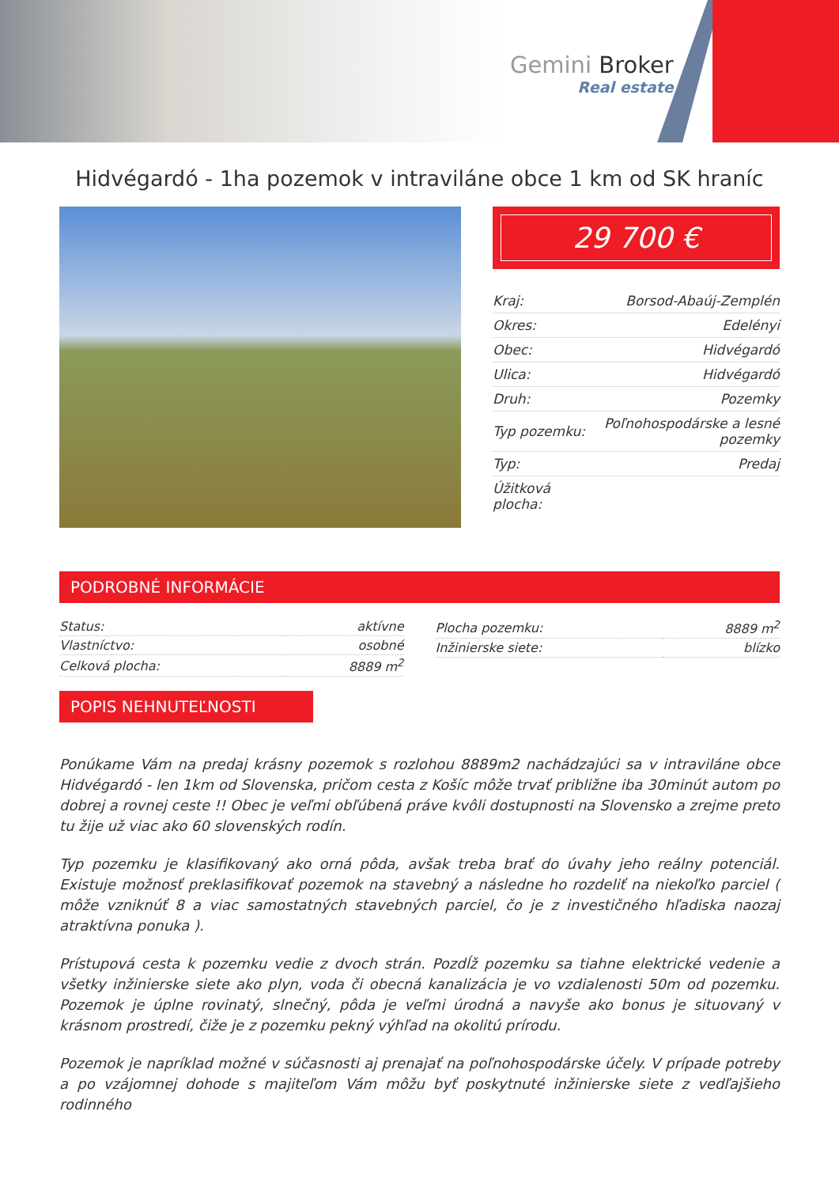Gemini Broker
Real estate
Hidvégardó - 1ha pozemok v intraviláne obce 1 km od SK hraníc
29 700 €
| Kraj: | Borsod-Abaúj-Zemplén |
| Okres: | Edelényi |
| Obec: | Hidvégardó |
| Ulica: | Hidvégardó |
| Druh: | Pozemky |
| Typ pozemku: | Poľnohospodárske a lesné pozemky |
| Typ: | Predaj |
| Úžitková plocha: | |
PODROBNÉ INFORMÁCIE
| Status: | aktívne |
| Vlastníctvo: | osobné |
| Celková plocha: | 8889 m<sup>2</sup> |
| Plocha pozemku: | 8889 m<sup>2</sup> |
| Inžinierske siete: | blízko |
POPIS NEHNUTEĽNOSTI
Ponúkame Vám na predaj krásny pozemok s rozlohou 8889m2 nachádzajúci sa v intraviláne obce Hidvégardó - len 1km od Slovenska, pričom cesta z Košíc môže trvať približne iba 30minút autom po dobrej a rovnej ceste !! Obec je veľmi obľúbená práve kvôli dostupnosti na Slovensko a zrejme preto tu žije už viac ako 60 slovenských rodín.
Typ pozemku je klasifikovaný ako orná pôda, avšak treba brať do úvahy jeho reálny potenciál. Existuje možnosť preklasifikovať pozemok na stavebný a následne ho rozdeliť na niekoľko parciel ( môže vzniknúť 8 a viac samostatných stavebných parciel, čo je z investičného hľadiska naozaj atraktívna ponuka ).
Prístupová cesta k pozemku vedie z dvoch strán. Pozdĺž pozemku sa tiahne elektrické vedenie a všetky inžinierske siete ako plyn, voda či obecná kanalizácia je vo vzdialenosti 50m od pozemku. Pozemok je úplne rovinatý, slnečný, pôda je veľmi úrodná a navyše ako bonus je situovaný v krásnom prostredí, čiže je z pozemku pekný výhľad na okolitú prírodu.
Pozemok je napríklad možné v súčasnosti aj prenajať na poľnohospodárske účely. V prípade potreby a po vzájomnej dohode s majiteľom Vám môžu byť poskytnuté inžinierske siete z vedľajšieho rodinného